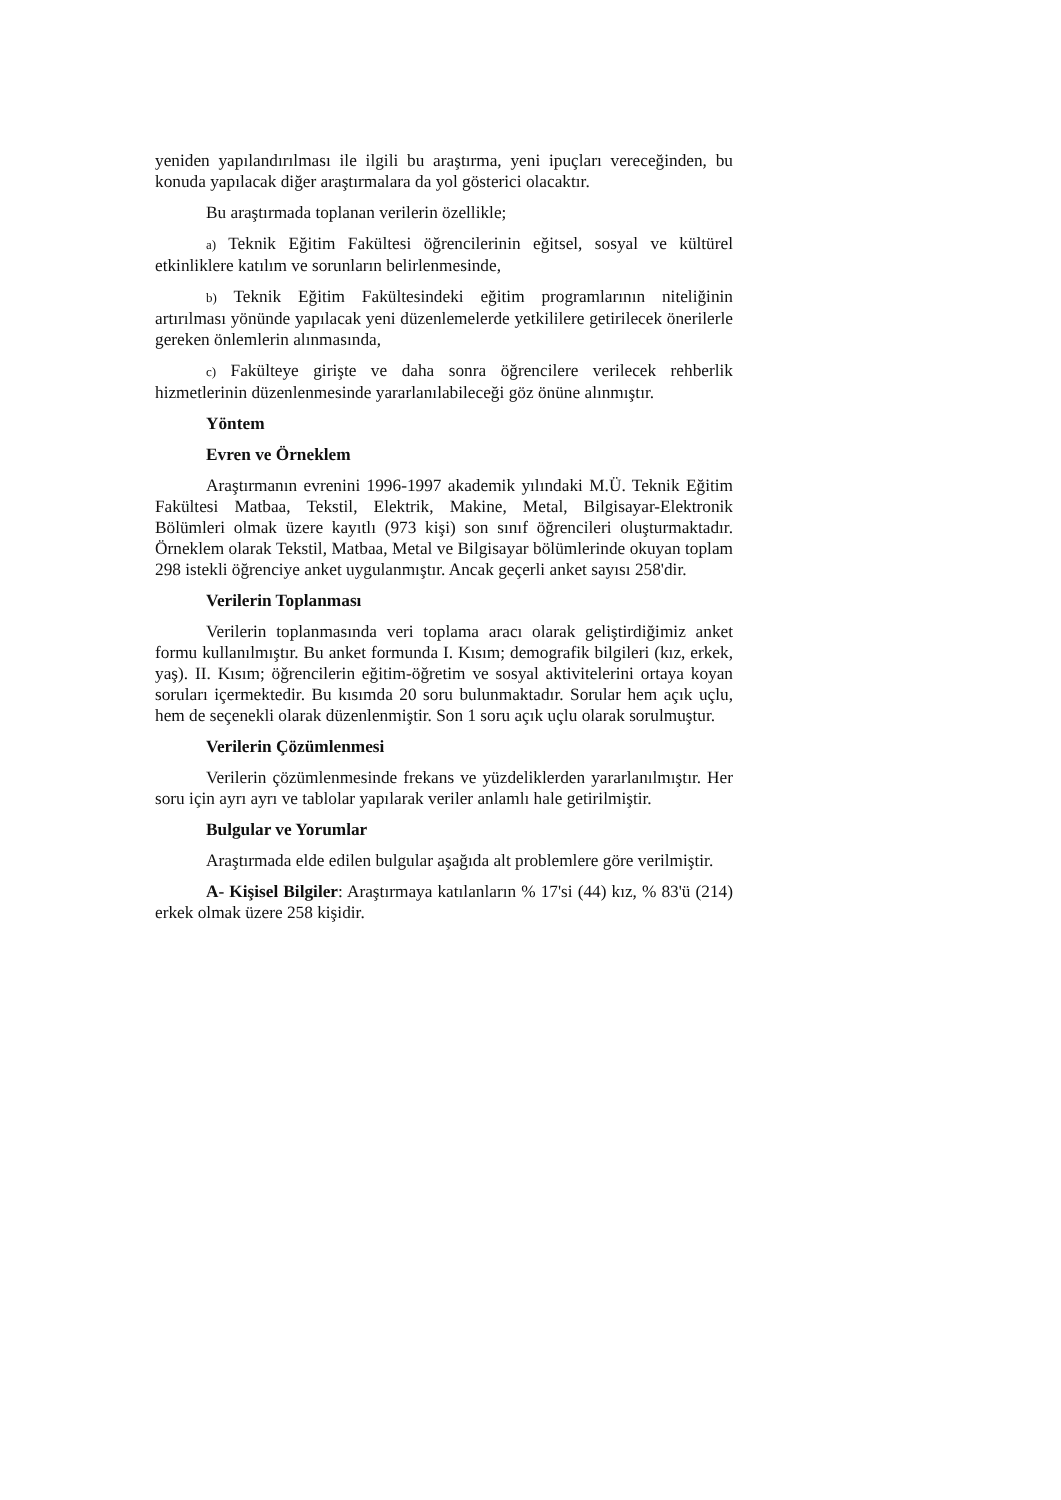yeniden yapılandırılması ile ilgili bu araştırma, yeni ipuçları vereceğinden, bu konuda yapılacak diğer araştırmalara da yol gösterici olacaktır.
Bu araştırmada toplanan verilerin özellikle;
a) Teknik Eğitim Fakültesi öğrencilerinin eğitsel, sosyal ve kültürel etkinliklere katılım ve sorunların belirlenmesinde,
b) Teknik Eğitim Fakültesindeki eğitim programlarının niteliğinin artırılması yönünde yapılacak yeni düzenlemelerde yetkililere getirilecek önerilerle gereken önlemlerin alınmasında,
c) Fakülteye girişte ve daha sonra öğrencilere verilecek rehberlik hizmetlerinin düzenlenmesinde yararlanılabileceği göz önüne alınmıştır.
Yöntem
Evren ve Örneklem
Araştırmanın evrenini 1996-1997 akademik yılındaki M.Ü. Teknik Eğitim Fakültesi Matbaa, Tekstil, Elektrik, Makine, Metal, Bilgisayar-Elektronik Bölümleri olmak üzere kayıtlı (973 kişi) son sınıf öğrencileri oluşturmaktadır. Örneklem olarak Tekstil, Matbaa, Metal ve Bilgisayar bölümlerinde okuyan toplam 298 istekli öğrenciye anket uygulanmıştır. Ancak geçerli anket sayısı 258'dir.
Verilerin Toplanması
Verilerin toplanmasında veri toplama aracı olarak geliştirdiğimiz anket formu kullanılmıştır. Bu anket formunda I. Kısım; demografik bilgileri (kız, erkek, yaş). II. Kısım; öğrencilerin eğitim-öğretim ve sosyal aktivitelerini ortaya koyan soruları içermektedir. Bu kısımda 20 soru bulunmaktadır. Sorular hem açık uçlu, hem de seçenekli olarak düzenlenmiştir. Son 1 soru açık uçlu olarak sorulmuştur.
Verilerin Çözümlenmesi
Verilerin çözümlenmesinde frekans ve yüzdeliklerden yararlanılmıştır. Her soru için ayrı ayrı ve tablolar yapılarak veriler anlamlı hale getirilmiştir.
Bulgular ve Yorumlar
Araştırmada elde edilen bulgular aşağıda alt problemlere göre verilmiştir.
A- Kişisel Bilgiler: Araştırmaya katılanların % 17'si (44) kız, % 83'ü (214) erkek olmak üzere 258 kişidir.